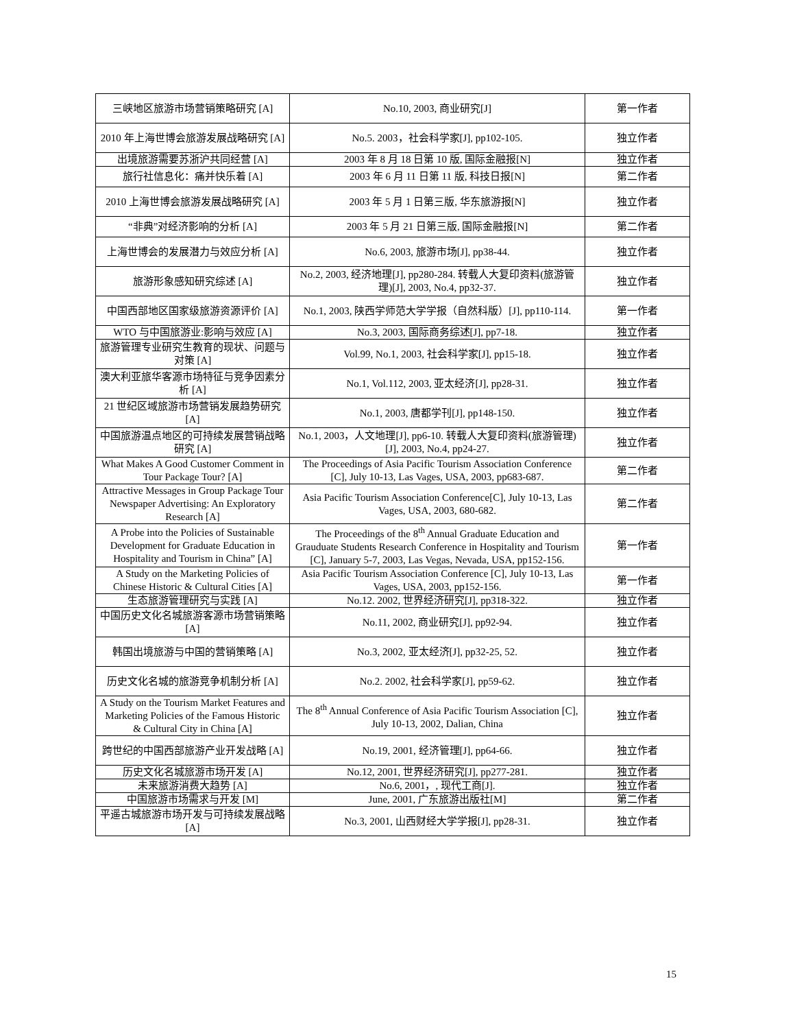| 三峡地区旅游市场营销策略研究 [A] | No.10, 2003, 商业研究[J] | 第一作者 |
| 2010 年上海世博会旅游发展战略研究 [A] | No.5. 2003，社会科学家[J], pp102-105. | 独立作者 |
| 出境旅游需要苏浙沪共同经营 [A] | 2003 年 8 月 18 日第 10 版, 国际金融报[N] | 独立作者 |
| 旅行社信息化：痛并快乐着 [A] | 2003 年 6 月 11 日第 11 版, 科技日报[N] | 第二作者 |
| 2010 上海世博会旅游发展战略研究 [A] | 2003 年 5 月 1 日第三版, 华东旅游报[N] | 独立作者 |
| “非典”对经济影响的分析 [A] | 2003 年 5 月 21 日第三版, 国际金融报[N] | 第二作者 |
| 上海世博会的发展潜力与效应分析 [A] | No.6, 2003, 旅游市场[J], pp38-44. | 独立作者 |
| 旅游形象感知研究综述 [A] | No.2, 2003, 经济地理[J], pp280-284. 转载人大复印资料(旅游管理)[J], 2003, No.4, pp32-37. | 独立作者 |
| 中国西部地区国家级旅游资源评价 [A] | No.1, 2003, 陕西学师范大学学报（自然科版）[J], pp110-114. | 第一作者 |
| WTO 与中国旅游业:影响与效应 [A] | No.3, 2003, 国际商务综述[J], pp7-18. | 独立作者 |
| 旅游管理专业研究生教育的现状、问题与对策 [A] | Vol.99, No.1, 2003, 社会科学家[J], pp15-18. | 独立作者 |
| 澳大利亚旅华客源市场特征与竞争因素分析 [A] | No.1, Vol.112, 2003, 亚太经济[J], pp28-31. | 独立作者 |
| 21 世纪区域旅游市场营销发展趋势研究 [A] | No.1, 2003, 唐都学刊[J], pp148-150. | 独立作者 |
| 中国旅游温点地区的可持续发展营销战略研究 [A] | No.1, 2003，人文地理[J], pp6-10. 转载人大复印资料(旅游管理)[J], 2003, No.4, pp24-27. | 独立作者 |
| What Makes A Good Customer Comment in Tour Package Tour? [A] | The Proceedings of Asia Pacific Tourism Association Conference [C], July 10-13, Las Vages, USA, 2003, pp683-687. | 第二作者 |
| Attractive Messages in Group Package Tour Newspaper Advertising: An Exploratory Research [A] | Asia Pacific Tourism Association Conference[C], July 10-13, Las Vages, USA, 2003, 680-682. | 第二作者 |
| A Probe into the Policies of Sustainable Development for Graduate Education in Hospitality and Tourism in China” [A] | The Proceedings of the 8<sup>th</sup> Annual Graduate Education and Grauduate Students Research Conference in Hospitality and Tourism [C], January 5-7, 2003, Las Vegas, Nevada, USA, pp152-156. | 第一作者 |
| A Study on the Marketing Policies of Chinese Historic & Cultural Cities [A] | Asia Pacific Tourism Association Conference [C], July 10-13, Las Vages, USA, 2003, pp152-156. | 第一作者 |
| 生态旅游管理研究与实践 [A] | No.12. 2002, 世界经济研究[J], pp318-322. | 独立作者 |
| 中国历史文化名城旅游客源市场营销策略 [A] | No.11, 2002, 商业研究[J], pp92-94. | 独立作者 |
| 韩国出境旅游与中国的营销策略 [A] | No.3, 2002, 亚太经济[J], pp32-25, 52. | 独立作者 |
| 历史文化名城的旅游竞争机制分析 [A] | No.2. 2002, 社会科学家[J], pp59-62. | 独立作者 |
| A Study on the Tourism Market Features and Marketing Policies of the Famous Historic & Cultural City in China [A] | The 8<sup>th</sup> Annual Conference of Asia Pacific Tourism Association [C], July 10-13, 2002, Dalian, China | 独立作者 |
| 跨世纪的中国西部旅游产业开发战略 [A] | No.19, 2001, 经济管理[J], pp64-66. | 独立作者 |
| 历史文化名城旅游市场开发 [A] | No.12, 2001, 世界经济研究[J], pp277-281. | 独立作者 |
| 未来旅游消费大趋势 [A] | No.6, 2001，, 现代工商[J]. | 独立作者 |
| 中国旅游市场需求与开发 [M] | June, 2001, 广东旅游出版社[M] | 第二作者 |
| 平遥古城旅游市场开发与可持续发展战略 [A] | No.3, 2001, 山西财经大学学报[J], pp28-31. | 独立作者 |
15